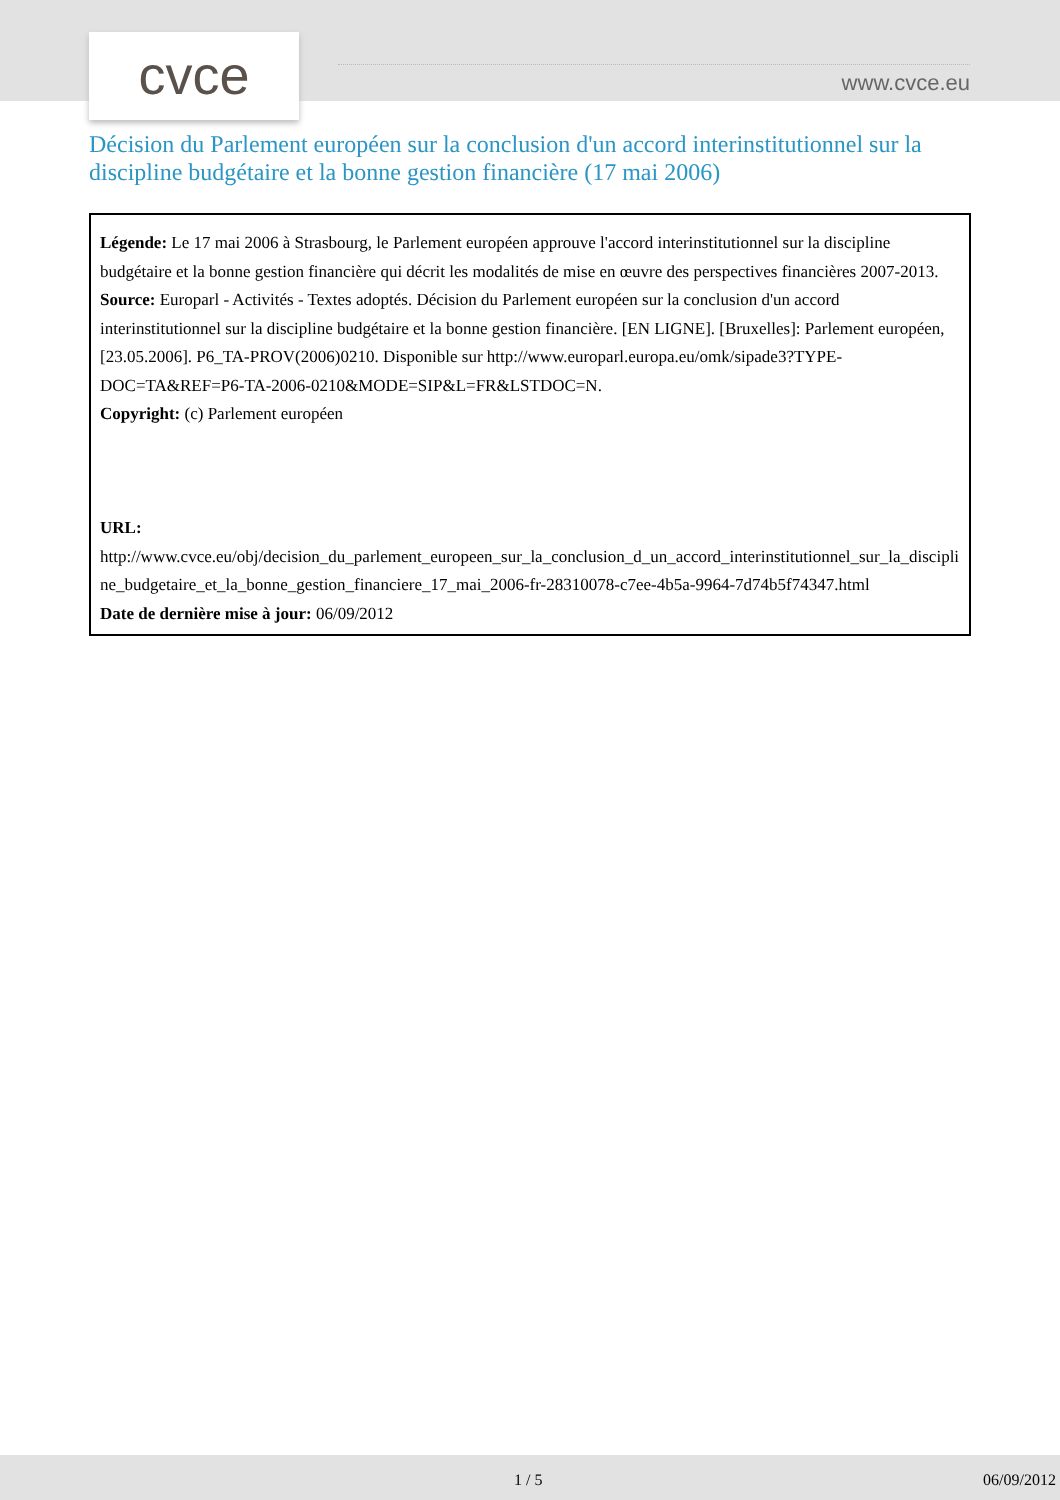cvce www.cvce.eu
Décision du Parlement européen sur la conclusion d'un accord interinstitutionnel sur la discipline budgétaire et la bonne gestion financière (17 mai 2006)
Légende: Le 17 mai 2006 à Strasbourg, le Parlement européen approuve l'accord interinstitutionnel sur la discipline budgétaire et la bonne gestion financière qui décrit les modalités de mise en œuvre des perspectives financières 2007-2013.
Source: Europarl - Activités - Textes adoptés. Décision du Parlement européen sur la conclusion d'un accord interinstitutionnel sur la discipline budgétaire et la bonne gestion financière. [EN LIGNE]. [Bruxelles]: Parlement européen, [23.05.2006]. P6_TA-PROV(2006)0210. Disponible sur http://www.europarl.europa.eu/omk/sipade3?TYPE-DOC=TA&REF=P6-TA-2006-0210&MODE=SIP&L=FR&LSTDOC=N.
Copyright: (c) Parlement européen
URL:
http://www.cvce.eu/obj/decision_du_parlement_europeen_sur_la_conclusion_d_un_accord_interinstitutionnel_sur_la_discipline_budgetaire_et_la_bonne_gestion_financiere_17_mai_2006-fr-28310078-c7ee-4b5a-9964-7d74b5f74347.html
Date de dernière mise à jour: 06/09/2012
1 / 5 06/09/2012